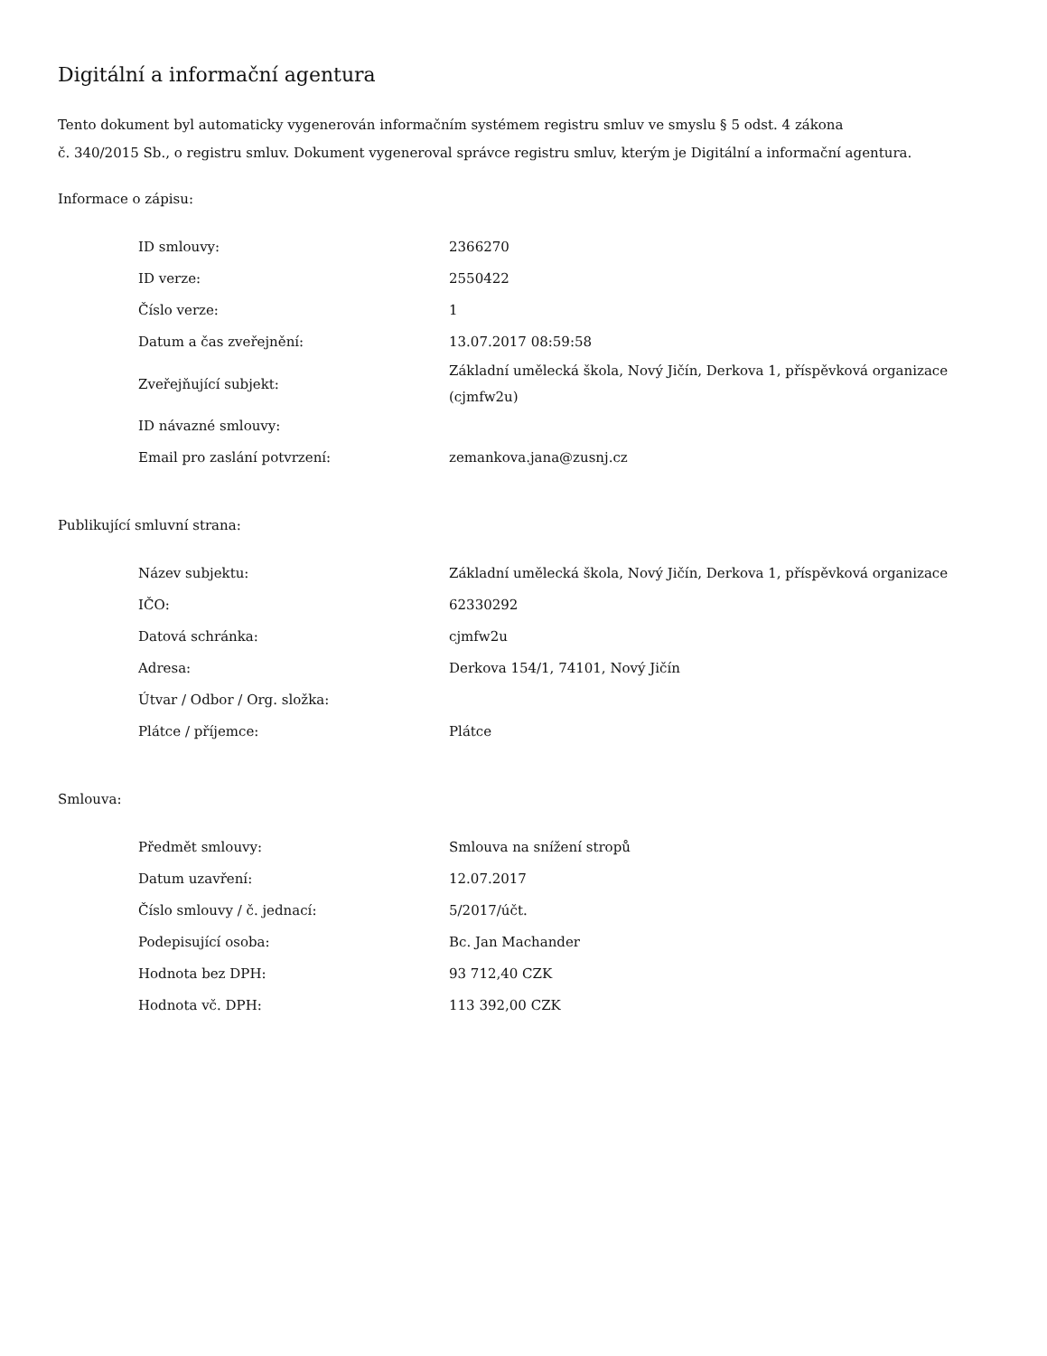Digitální a informační agentura
Tento dokument byl automaticky vygenerován informačním systémem registru smluv ve smyslu § 5 odst. 4 zákona
č. 340/2015 Sb., o registru smluv. Dokument vygeneroval správce registru smluv, kterým je Digitální a informační agentura.
Informace o zápisu:
| ID smlouvy: | 2366270 |
| ID verze: | 2550422 |
| Číslo verze: | 1 |
| Datum a čas zveřejnění: | 13.07.2017 08:59:58 |
| Zveřejňující subjekt: | Základní umělecká škola, Nový Jičín, Derkova 1, příspěvková organizace (cjmfw2u) |
| ID návazné smlouvy: | |
| Email pro zaslání potvrzení: | zemankova.jana@zusnj.cz |
Publikující smluvní strana:
| Název subjektu: | Základní umělecká škola, Nový Jičín, Derkova 1, příspěvková organizace |
| IČO: | 62330292 |
| Datová schránka: | cjmfw2u |
| Adresa: | Derkova 154/1, 74101, Nový Jičín |
| Útvar / Odbor / Org. složka: | |
| Plátce / příjemce: | Plátce |
Smlouva:
| Předmět smlouvy: | Smlouva na snížení stropů |
| Datum uzavření: | 12.07.2017 |
| Číslo smlouvy / č. jednací: | 5/2017/účt. |
| Podepisující osoba: | Bc. Jan Machander |
| Hodnota bez DPH: | 93 712,40 CZK |
| Hodnota vč. DPH: | 113 392,00 CZK |